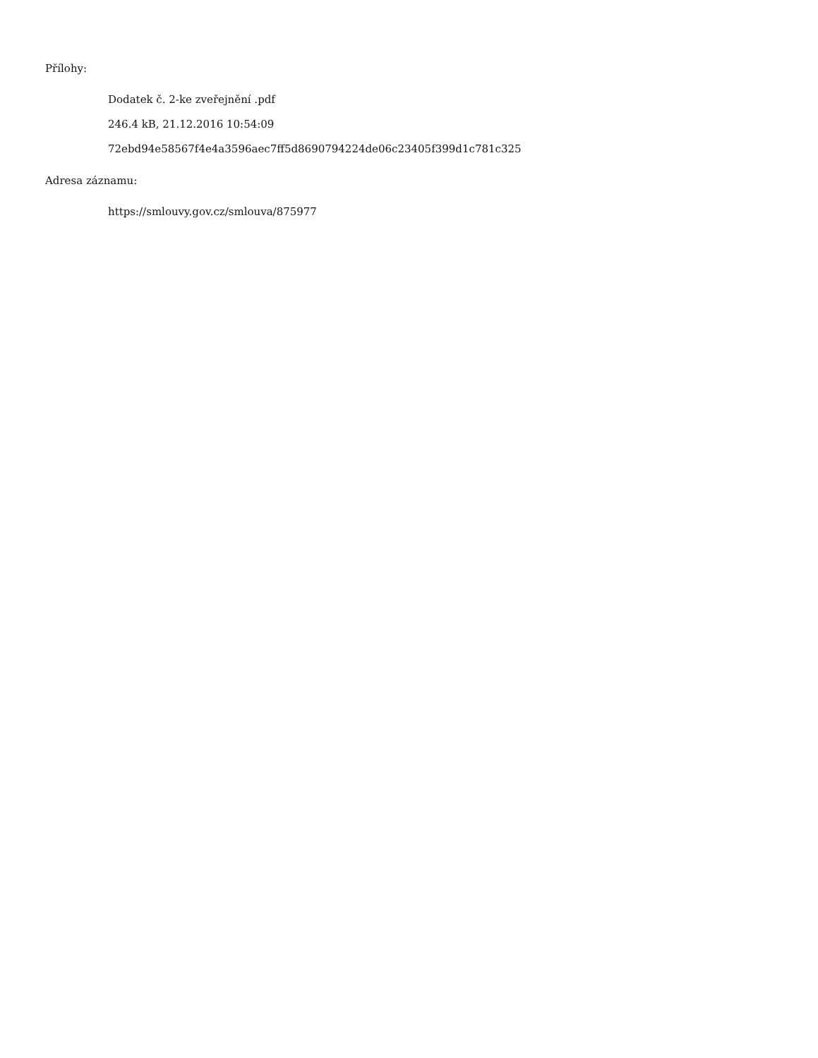Přílohy:
Dodatek č. 2-ke zveřejnění .pdf
246.4 kB, 21.12.2016 10:54:09
72ebd94e58567f4e4a3596aec7ff5d8690794224de06c23405f399d1c781c325
Adresa záznamu:
https://smlouvy.gov.cz/smlouva/875977